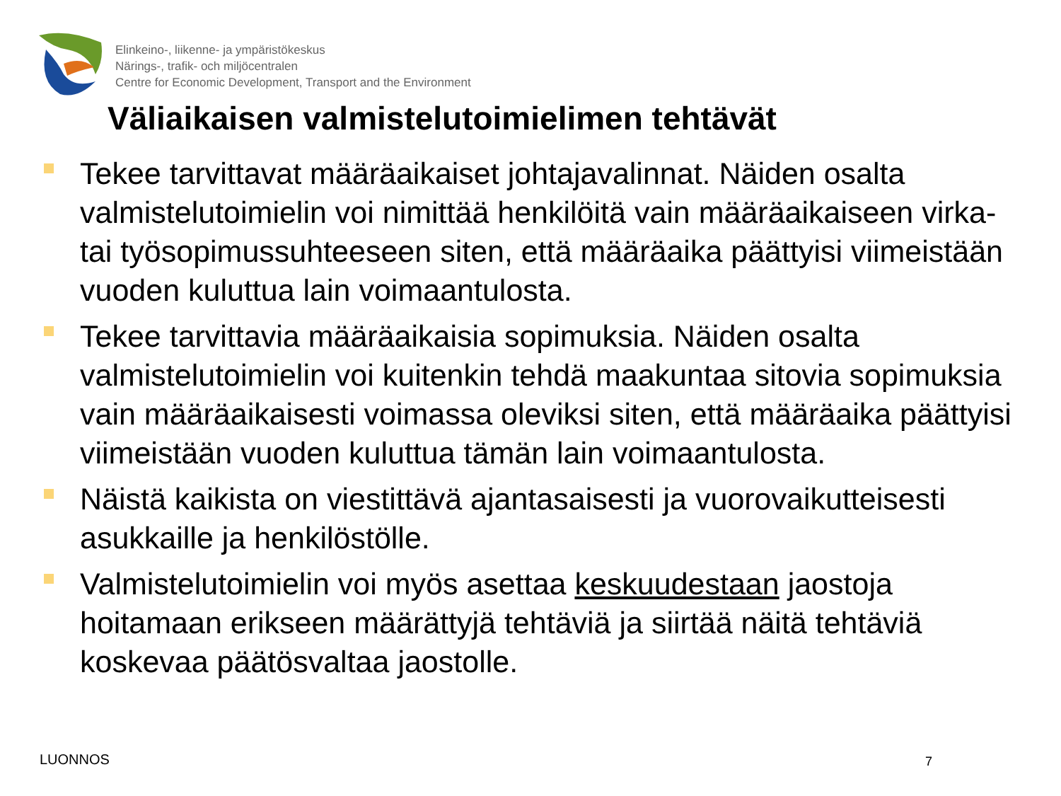Elinkeino-, liikenne- ja ympäristökeskus
Närings-, trafik- och miljöcentralen
Centre for Economic Development, Transport and the Environment
Väliaikaisen valmistelutoimielimen tehtävät
Tekee tarvittavat määräaikaiset johtajavalinnat. Näiden osalta valmistelutoimielin voi nimittää henkilöitä vain määräaikaiseen virka- tai työsopimussuhteeseen siten, että määräaika päättyisi viimeistään vuoden kuluttua lain voimaantulosta.
Tekee tarvittavia määräaikaisia sopimuksia. Näiden osalta valmistelutoimielin voi kuitenkin tehdä maakuntaa sitovia sopimuksia vain määräaikaisesti voimassa oleviksi siten, että määräaika päättyisi viimeistään vuoden kuluttua tämän lain voimaantulosta.
Näistä kaikista on viestittävä ajantasaisesti ja vuorovaikutteisesti asukkaille ja henkilöstölle.
Valmistelutoimielin voi myös asettaa keskuudestaan jaostoja hoitamaan erikseen määrättyjä tehtäviä ja siirtää näitä tehtäviä koskevaa päätösvaltaa jaostolle.
LUONNOS 7